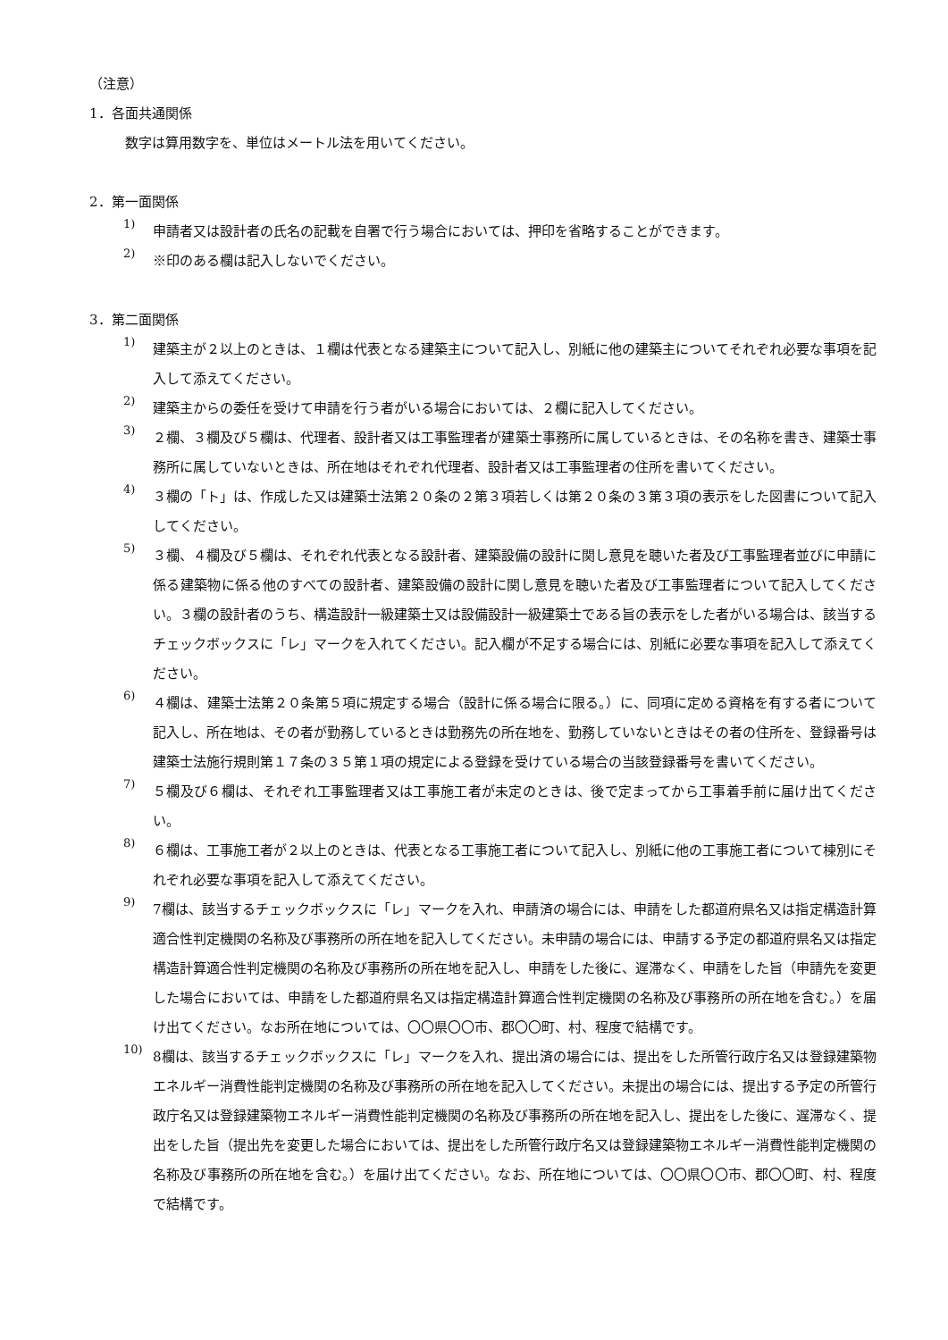（注意）
1．各面共通関係
数字は算用数字を、単位はメートル法を用いてください。
2．第一面関係
1)
申請者又は設計者の氏名の記載を自署で行う場合においては、押印を省略することができます。
2)
※印のある欄は記入しないでください。
3．第二面関係
1)
建築主が２以上のときは、１欄は代表となる建築主について記入し、別紙に他の建築主についてそれぞれ必要な事項を記入して添えてください。
2)
建築主からの委任を受けて申請を行う者がいる場合においては、２欄に記入してください。
3)
２欄、３欄及び５欄は、代理者、設計者又は工事監理者が建築士事務所に属しているときは、その名称を書き、建築士事務所に属していないときは、所在地はそれぞれ代理者、設計者又は工事監理者の住所を書いてください。
4)
３欄の「ト」は、作成した又は建築士法第２０条の２第３項若しくは第２０条の３第３項の表示をした図書について記入してください。
5)
３欄、４欄及び５欄は、それぞれ代表となる設計者、建築設備の設計に関し意見を聴いた者及び工事監理者並びに申請に係る建築物に係る他のすべての設計者、建築設備の設計に関し意見を聴いた者及び工事監理者について記入してください。３欄の設計者のうち、構造設計一級建築士又は設備設計一級建築士である旨の表示をした者がいる場合は、該当するチェックボックスに「レ」マークを入れてください。記入欄が不足する場合には、別紙に必要な事項を記入して添えてください。
6)
４欄は、建築士法第２０条第５項に規定する場合（設計に係る場合に限る。）に、同項に定める資格を有する者について記入し、所在地は、その者が勤務しているときは勤務先の所在地を、勤務していないときはその者の住所を、登録番号は建築士法施行規則第１７条の３５第１項の規定による登録を受けている場合の当該登録番号を書いてください。
7)
５欄及び６欄は、それぞれ工事監理者又は工事施工者が未定のときは、後で定まってから工事着手前に届け出てください。
8)
６欄は、工事施工者が２以上のときは、代表となる工事施工者について記入し、別紙に他の工事施工者について棟別にそれぞれ必要な事項を記入して添えてください。
9)
7欄は、該当するチェックボックスに「レ」マークを入れ、申請済の場合には、申請をした都道府県名又は指定構造計算適合性判定機関の名称及び事務所の所在地を記入してください。未申請の場合には、申請する予定の都道府県名又は指定構造計算適合性判定機関の名称及び事務所の所在地を記入し、申請をした後に、遅滞なく、申請をした旨（申請先を変更した場合においては、申請をした都道府県名又は指定構造計算適合性判定機関の名称及び事務所の所在地を含む。）を届け出てください。なお所在地については、〇〇県〇〇市、郡〇〇町、村、程度で結構です。
10)
8欄は、該当するチェックボックスに「レ」マークを入れ、提出済の場合には、提出をした所管行政庁名又は登録建築物エネルギー消費性能判定機関の名称及び事務所の所在地を記入してください。未提出の場合には、提出する予定の所管行政庁名又は登録建築物エネルギー消費性能判定機関の名称及び事務所の所在地を記入し、提出をした後に、遅滞なく、提出をした旨（提出先を変更した場合においては、提出をした所管行政庁名又は登録建築物エネルギー消費性能判定機関の名称及び事務所の所在地を含む。）を届け出てください。なお、所在地については、〇〇県〇〇市、郡〇〇町、村、程度で結構です。